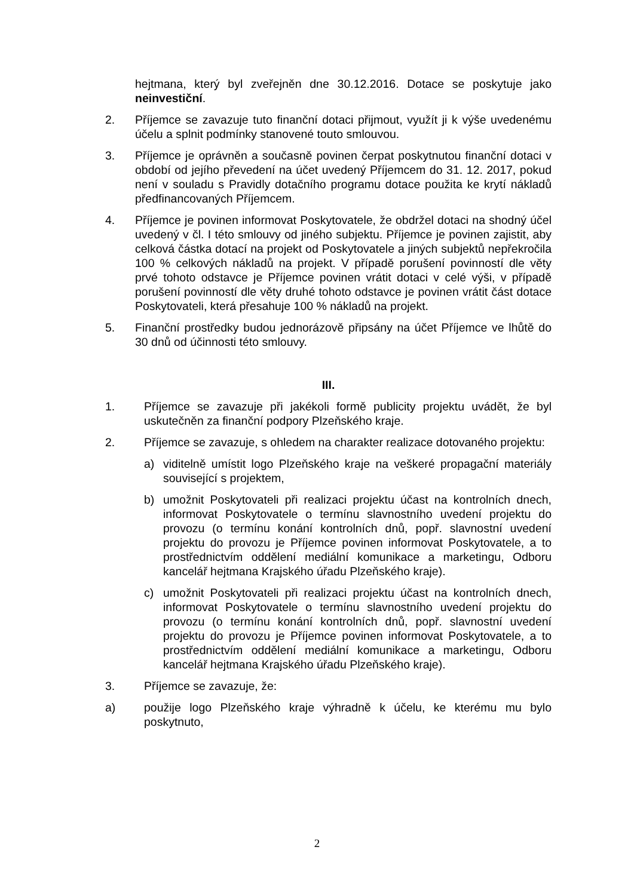hejtmana, který byl zveřejněn dne 30.12.2016. Dotace se poskytuje jako neinvestiční.
2. Příjemce se zavazuje tuto finanční dotaci přijmout, využít ji k výše uvedenému účelu a splnit podmínky stanovené touto smlouvou.
3. Příjemce je oprávněn a současně povinen čerpat poskytnutou finanční dotaci v období od jejího převedení na účet uvedený Příjemcem do 31. 12. 2017, pokud není v souladu s Pravidly dotačního programu dotace použita ke krytí nákladů předfinancovaných Příjemcem.
4. Příjemce je povinen informovat Poskytovatele, že obdržel dotaci na shodný účel uvedený v čl. I této smlouvy od jiného subjektu. Příjemce je povinen zajistit, aby celková částka dotací na projekt od Poskytovatele a jiných subjektů nepřekročila 100 % celkových nákladů na projekt. V případě porušení povinností dle věty prvé tohoto odstavce je Příjemce povinen vrátit dotaci v celé výši, v případě porušení povinností dle věty druhé tohoto odstavce je povinen vrátit část dotace Poskytovateli, která přesahuje 100 % nákladů na projekt.
5. Finanční prostředky budou jednorázově připsány na účet Příjemce ve lhůtě do 30 dnů od účinnosti této smlouvy.
III.
1. Příjemce se zavazuje při jakékoli formě publicity projektu uvádět, že byl uskutečněn za finanční podpory Plzeňského kraje.
2. Příjemce se zavazuje, s ohledem na charakter realizace dotovaného projektu:
a) viditelně umístit logo Plzeňského kraje na veškeré propagační materiály související s projektem,
b) umožnit Poskytovateli při realizaci projektu účast na kontrolních dnech, informovat Poskytovatele o termínu slavnostního uvedení projektu do provozu (o termínu konání kontrolních dnů, popř. slavnostní uvedení projektu do provozu je Příjemce povinen informovat Poskytovatele, a to prostřednictvím oddělení mediální komunikace a marketingu, Odboru kancelář hejtmana Krajského úřadu Plzeňského kraje).
c) umožnit Poskytovateli při realizaci projektu účast na kontrolních dnech, informovat Poskytovatele o termínu slavnostního uvedení projektu do provozu (o termínu konání kontrolních dnů, popř. slavnostní uvedení projektu do provozu je Příjemce povinen informovat Poskytovatele, a to prostřednictvím oddělení mediální komunikace a marketingu, Odboru kancelář hejtmana Krajského úřadu Plzeňského kraje).
3. Příjemce se zavazuje, že:
a) použije logo Plzeňského kraje výhradně k účelu, ke kterému mu bylo poskytnuto,
2